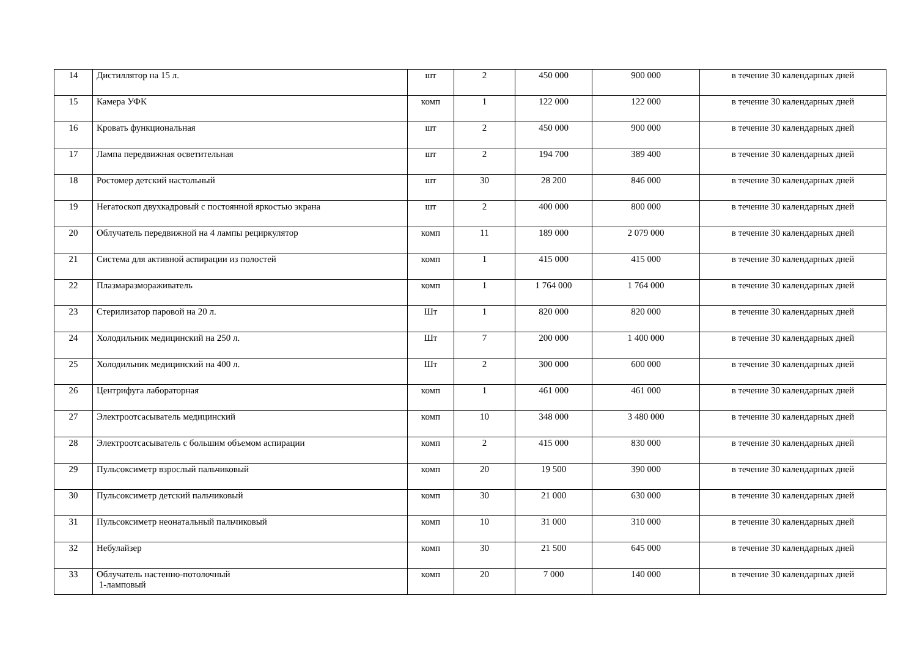| 14 | Дистиллятор на 15 л. | шт | 2 | 450 000 | 900 000 | в течение 30 календарных дней |
| 15 | Камера УФК | комп | 1 | 122 000 | 122 000 | в течение 30 календарных дней |
| 16 | Кровать функциональная | шт | 2 | 450 000 | 900 000 | в течение 30 календарных дней |
| 17 | Лампа передвижная осветительная | шт | 2 | 194 700 | 389 400 | в течение 30 календарных дней |
| 18 | Ростомер детский настольный | шт | 30 | 28 200 | 846 000 | в течение 30 календарных дней |
| 19 | Негатоскоп двухкадровый с постоянной яркостью экрана | шт | 2 | 400 000 | 800 000 | в течение 30 календарных дней |
| 20 | Облучатель передвижной на 4 лампы рециркулятор | комп | 11 | 189 000 | 2 079 000 | в течение 30 календарных дней |
| 21 | Система для активной аспирации из полостей | комп | 1 | 415 000 | 415 000 | в течение 30 календарных дней |
| 22 | Плазмаразмораживатель | комп | 1 | 1 764 000 | 1 764 000 | в течение 30 календарных дней |
| 23 | Стерилизатор паровой на 20 л. | Шт | 1 | 820 000 | 820 000 | в течение 30 календарных дней |
| 24 | Холодильник медицинский на 250 л. | Шт | 7 | 200 000 | 1 400 000 | в течение 30 календарных дней |
| 25 | Холодильник медицинский на 400 л. | Шт | 2 | 300 000 | 600 000 | в течение 30 календарных дней |
| 26 | Центрифуга лабораторная | комп | 1 | 461 000 | 461 000 | в течение 30 календарных дней |
| 27 | Электроотсасыватель медицинский | комп | 10 | 348 000 | 3 480 000 | в течение 30 календарных дней |
| 28 | Электроотсасыватель с большим объемом аспирации | комп | 2 | 415 000 | 830 000 | в течение 30 календарных дней |
| 29 | Пульсоксиметр взрослый пальчиковый | комп | 20 | 19 500 | 390 000 | в течение 30 календарных дней |
| 30 | Пульсоксиметр детский пальчиковый | комп | 30 | 21 000 | 630 000 | в течение 30 календарных дней |
| 31 | Пульсоксиметр неонатальный пальчиковый | комп | 10 | 31 000 | 310 000 | в течение 30 календарных дней |
| 32 | Небулайзер | комп | 30 | 21 500 | 645 000 | в течение 30 календарных дней |
| 33 | Облучатель настенно-потолочный 1-ламповый | комп | 20 | 7 000 | 140 000 | в течение 30 календарных дней |